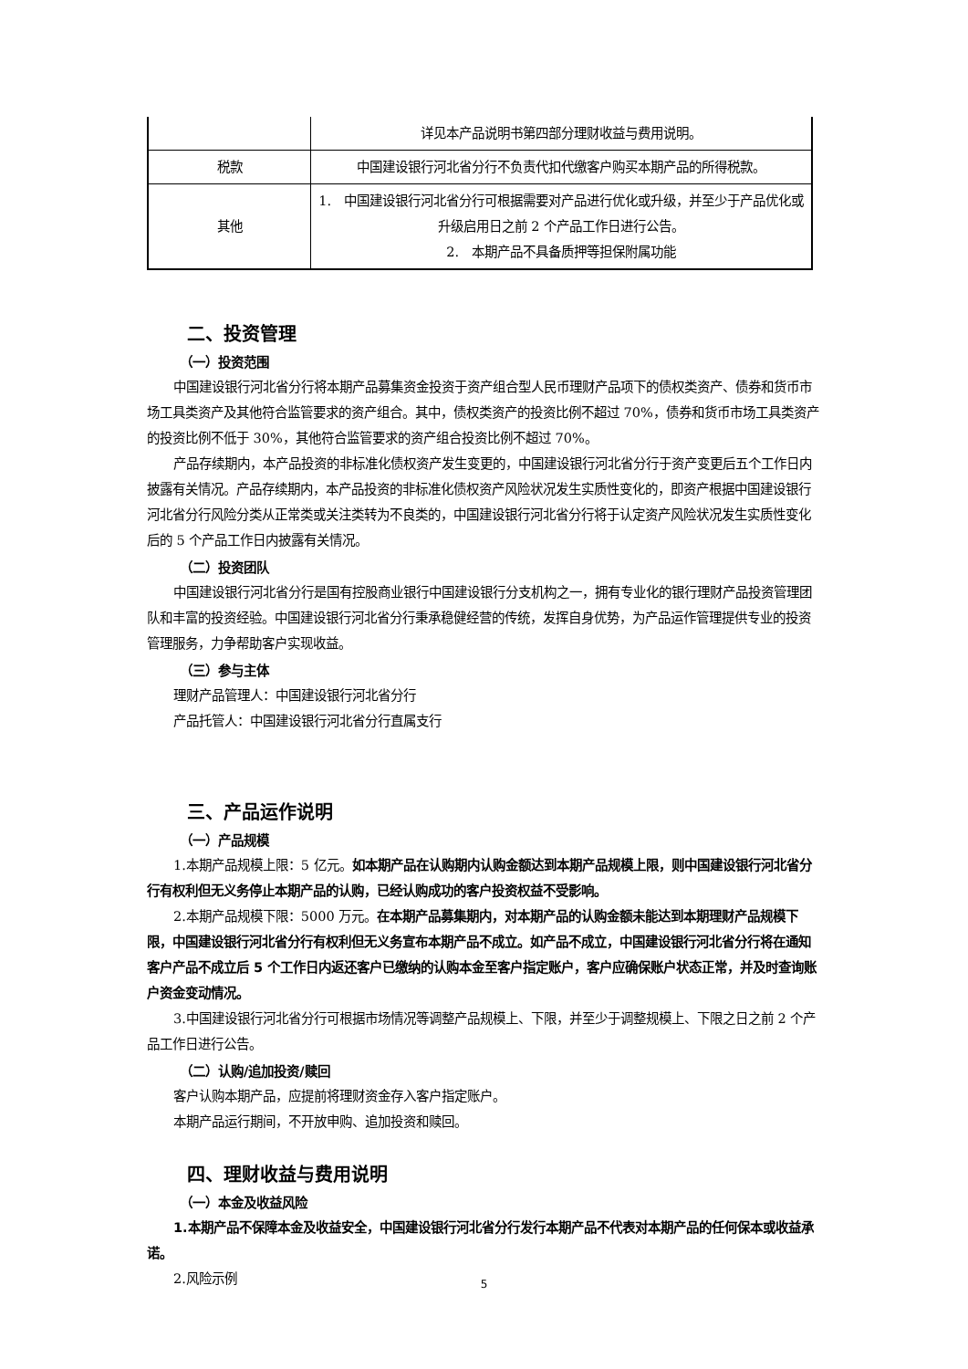| | 详见本产品说明书第四部分理财收益与费用说明。 |
| 税款 | 中国建设银行河北省分行不负责代扣代缴客户购买本期产品的所得税款。 |
| 其他 | 1. 中国建设银行河北省分行可根据需要对产品进行优化或升级，并至少于产品优化或升级启用日之前 2 个产品工作日进行公告。 2. 本期产品不具备质押等担保附属功能 |
二、投资管理
（一）投资范围
中国建设银行河北省分行将本期产品募集资金投资于资产组合型人民币理财产品项下的债权类资产、债券和货币市场工具类资产及其他符合监管要求的资产组合。其中，债权类资产的投资比例不超过 70%，债券和货币市场工具类资产的投资比例不低于 30%，其他符合监管要求的资产组合投资比例不超过 70%。
产品存续期内，本产品投资的非标准化债权资产发生变更的，中国建设银行河北省分行于资产变更后五个工作日内披露有关情况。产品存续期内，本产品投资的非标准化债权资产风险状况发生实质性变化的，即资产根据中国建设银行河北省分行风险分类从正常类或关注类转为不良类的，中国建设银行河北省分行将于认定资产风险状况发生实质性变化后的 5 个产品工作日内披露有关情况。
（二）投资团队
中国建设银行河北省分行是国有控股商业银行中国建设银行分支机构之一，拥有专业化的银行理财产品投资管理团队和丰富的投资经验。中国建设银行河北省分行秉承稳健经营的传统，发挥自身优势，为产品运作管理提供专业的投资管理服务，力争帮助客户实现收益。
（三）参与主体
理财产品管理人：中国建设银行河北省分行
产品托管人：中国建设银行河北省分行直属支行
三、产品运作说明
（一）产品规模
1.本期产品规模上限：5 亿元。如本期产品在认购期内认购金额达到本期产品规模上限，则中国建设银行河北省分行有权利但无义务停止本期产品的认购，已经认购成功的客户投资权益不受影响。
2.本期产品规模下限：5000 万元。在本期产品募集期内，对本期产品的认购金额未能达到本期理财产品规模下限，中国建设银行河北省分行有权利但无义务宣布本期产品不成立。如产品不成立，中国建设银行河北省分行将在通知客户产品不成立后 5 个工作日内返还客户已缴纳的认购本金至客户指定账户，客户应确保账户状态正常，并及时查询账户资金变动情况。
3.中国建设银行河北省分行可根据市场情况等调整产品规模上、下限，并至少于调整规模上、下限之日之前 2 个产品工作日进行公告。
（二）认购/追加投资/赎回
客户认购本期产品，应提前将理财资金存入客户指定账户。
本期产品运行期间，不开放申购、追加投资和赎回。
四、理财收益与费用说明
（一）本金及收益风险
1.本期产品不保障本金及收益安全，中国建设银行河北省分行发行本期产品不代表对本期产品的任何保本或收益承诺。
2.风险示例
5